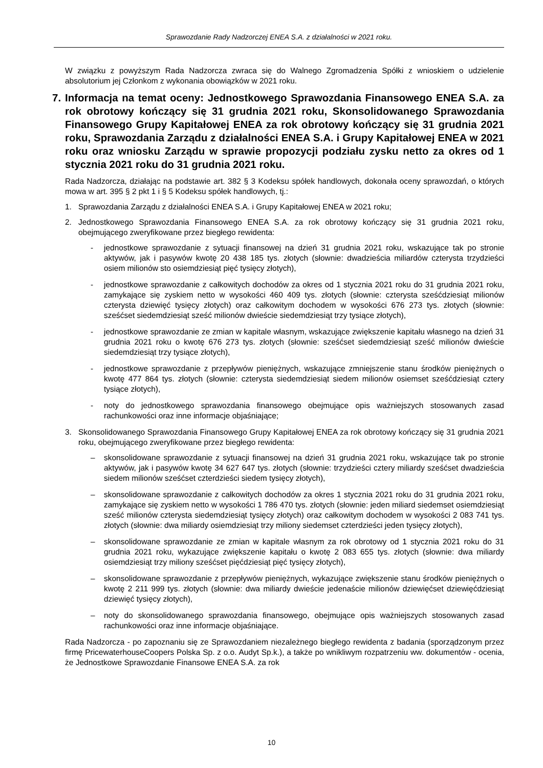Sprawozdanie Rady Nadzorczej ENEA S.A. z działalności w 2021 roku.
W związku z powyższym Rada Nadzorcza zwraca się do Walnego Zgromadzenia Spółki z wnioskiem o udzielenie absolutorium jej Członkom z wykonania obowiązków w 2021 roku.
7. Informacja na temat oceny: Jednostkowego Sprawozdania Finansowego ENEA S.A. za rok obrotowy kończący się 31 grudnia 2021 roku, Skonsolidowanego Sprawozdania Finansowego Grupy Kapitałowej ENEA za rok obrotowy kończący się 31 grudnia 2021 roku, Sprawozdania Zarządu z działalności ENEA S.A. i Grupy Kapitałowej ENEA w 2021 roku oraz wniosku Zarządu w sprawie propozycji podziału zysku netto za okres od 1 stycznia 2021 roku do 31 grudnia 2021 roku.
Rada Nadzorcza, działając na podstawie art. 382 § 3 Kodeksu spółek handlowych, dokonała oceny sprawozdań, o których mowa w art. 395 § 2 pkt 1 i § 5 Kodeksu spółek handlowych, tj.:
1. Sprawozdania Zarządu z działalności ENEA S.A. i Grupy Kapitałowej ENEA w 2021 roku;
2. Jednostkowego Sprawozdania Finansowego ENEA S.A. za rok obrotowy kończący się 31 grudnia 2021 roku, obejmującego zweryfikowane przez biegłego rewidenta:
- jednostkowe sprawozdanie z sytuacji finansowej na dzień 31 grudnia 2021 roku, wskazujące tak po stronie aktywów, jak i pasywów kwotę 20 438 185 tys. złotych (słownie: dwadzieścia miliardów czterysta trzydzieści osiem milionów sto osiemdziesiąt pięć tysięcy złotych),
- jednostkowe sprawozdanie z całkowitych dochodów za okres od 1 stycznia 2021 roku do 31 grudnia 2021 roku, zamykające się zyskiem netto w wysokości 460 409 tys. złotych (słownie: czterysta sześćdziesiąt milionów czterysta dziewięć tysięcy złotych) oraz całkowitym dochodem w wysokości 676 273 tys. złotych (słownie: sześćset siedemdziesiąt sześć milionów dwieście siedemdziesiąt trzy tysiące złotych),
- jednostkowe sprawozdanie ze zmian w kapitale własnym, wskazujące zwiększenie kapitału własnego na dzień 31 grudnia 2021 roku o kwotę 676 273 tys. złotych (słownie: sześćset siedemdziesiąt sześć milionów dwieście siedemdziesiąt trzy tysiące złotych),
- jednostkowe sprawozdanie z przepływów pieniężnych, wskazujące zmniejszenie stanu środków pieniężnych o kwotę 477 864 tys. złotych (słownie: czterysta siedemdziesiąt siedem milionów osiemset sześćdziesiąt cztery tysiące złotych),
- noty do jednostkowego sprawozdania finansowego obejmujące opis ważniejszych stosowanych zasad rachunkowości oraz inne informacje objaśniające;
3. Skonsolidowanego Sprawozdania Finansowego Grupy Kapitałowej ENEA za rok obrotowy kończący się 31 grudnia 2021 roku, obejmującego zweryfikowane przez biegłego rewidenta:
– skonsolidowane sprawozdanie z sytuacji finansowej na dzień 31 grudnia 2021 roku, wskazujące tak po stronie aktywów, jak i pasywów kwotę 34 627 647 tys. złotych (słownie: trzydzieści cztery miliardy sześćset dwadzieścia siedem milionów sześćset czterdzieści siedem tysięcy złotych),
– skonsolidowane sprawozdanie z całkowitych dochodów za okres 1 stycznia 2021 roku do 31 grudnia 2021 roku, zamykające się zyskiem netto w wysokości 1 786 470 tys. złotych (słownie: jeden miliard siedemset osiemdziesiąt sześć milionów czterysta siedemdziesiąt tysięcy złotych) oraz całkowitym dochodem w wysokości 2 083 741 tys. złotych (słownie: dwa miliardy osiemdziesiąt trzy miliony siedemset czterdzieści jeden tysięcy złotych),
– skonsolidowane sprawozdanie ze zmian w kapitale własnym za rok obrotowy od 1 stycznia 2021 roku do 31 grudnia 2021 roku, wykazujące zwiększenie kapitału o kwotę 2 083 655 tys. złotych (słownie: dwa miliardy osiemdziesiąt trzy miliony sześćset pięćdziesiąt pięć tysięcy złotych),
– skonsolidowane sprawozdanie z przepływów pieniężnych, wykazujące zwiększenie stanu środków pieniężnych o kwotę 2 211 999 tys. złotych (słownie: dwa miliardy dwieście jedenaście milionów dziewięćset dziewięćdziesiąt dziewięć tysięcy złotych),
– noty do skonsolidowanego sprawozdania finansowego, obejmujące opis ważniejszych stosowanych zasad rachunkowości oraz inne informacje objaśniające.
Rada Nadzorcza - po zapoznaniu się ze Sprawozdaniem niezależnego biegłego rewidenta z badania (sporządzonym przez firmę PricewaterhouseCoopers Polska Sp. z o.o. Audyt Sp.k.), a także po wnikliwym rozpatrzeniu ww. dokumentów - ocenia, że Jednostkowe Sprawozdanie Finansowe ENEA S.A. za rok
10